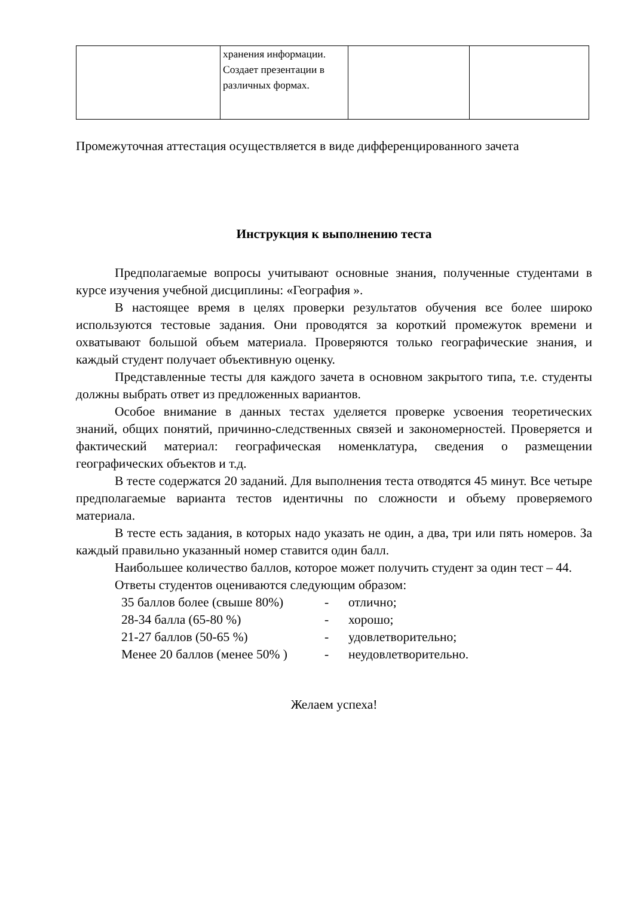| | хранения информации. Создает презентации в различных формах. | | |
Промежуточная аттестация осуществляется в виде дифференцированного зачета
Инструкция к выполнению теста
Предполагаемые вопросы учитывают основные знания, полученные студентами в курсе изучения учебной дисциплины: «География ».
В настоящее время в целях проверки результатов обучения все более широко используются тестовые задания. Они проводятся за короткий промежуток времени и охватывают большой объем материала. Проверяются только географические знания, и каждый студент получает объективную оценку.
Представленные тесты для каждого зачета в основном закрытого типа, т.е. студенты должны выбрать ответ из предложенных вариантов.
Особое внимание в данных тестах уделяется проверке усвоения теоретических знаний, общих понятий, причинно-следственных связей и закономерностей. Проверяется и фактический материал: географическая номенклатура, сведения о размещении географических объектов и т.д.
В тесте содержатся 20 заданий. Для выполнения теста отводятся 45 минут. Все четыре предполагаемые варианта тестов идентичны по сложности и объему проверяемого материала.
В тесте есть задания, в которых надо указать не один, а два, три или пять номеров. За каждый правильно указанный номер ставится один балл.
Наибольшее количество баллов, которое может получить студент за один тест – 44.
Ответы студентов оцениваются следующим образом:
35 баллов более (свыше 80%) - отлично; 28-34 балла (65-80 %) - хорошо; 21-27 баллов (50-65 %) - удовлетворительно; Менее 20 баллов (менее 50% ) - неудовлетворительно.
Желаем успеха!